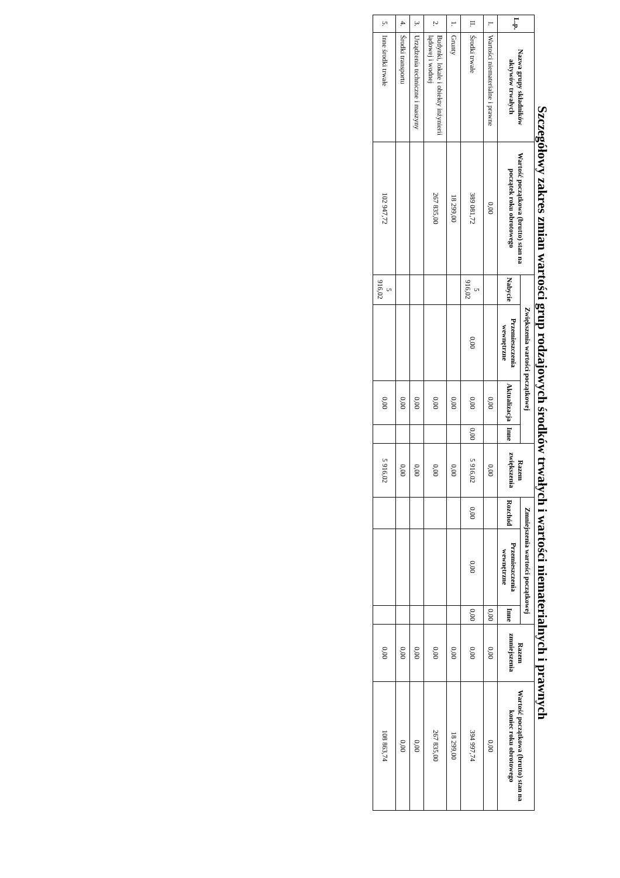Szczegółowy zakres zmian wartości grup rodzajowych środków trwałych i wartości niematerialnych i prawnych
| L.p. | Nazwa grupy składników aktywów trwałych | Wartość początkowa (brutto) stan na początek roku obrotowego | Zwiększenia wartości początkowej | | | | Razem zwiększenia | Zmniejszenia wartości początkowej | | | Razem zmniejszenia | Wartość początkowa (brutto) stan na koniec roku obrotowego |
| --- | --- | --- | --- | --- | --- | --- | --- | --- | --- | --- | --- | --- |
| | | | Nabycie | Przemieszczenia wewnętrzne | Aktualizacja | Inne | | Rozchód | Przemieszczenia wewnętrzne | Inne | | |
| I. | Wartości niematerialne i prawne | 0,00 | | | 0,00 | | 0,00 | | | 0,00 | 0,00 | 0,00 |
| II. | Środki trwałe | 389 081,72 | 5 916,02 | 0,00 | 0,00 | 0,00 | 5 916,02 | 0,00 | 0,00 | 0,00 | 0,00 | 394 997,74 |
| 1. | Grunty | 18 299,00 | | | 0,00 | | 0,00 | | | | 0,00 | 18 299,00 |
| 2. | Budynki, lokale i obiekty inżynierii lądowej i wodnej | 267 835,00 | | | 0,00 | | 0,00 | | | | 0,00 | 267 835,00 |
| 3. | Urządzenia techniczne i maszyny | | | | 0,00 | | 0,00 | | | | 0,00 | 0,00 |
| 4. | Środki transportu | | | | 0,00 | | 0,00 | | | | 0,00 | 0,00 |
| 5. | Inne środki trwałe | 102 947,72 | 5 916,02 | | 0,00 | | 5 916,02 | | | | 0,00 | 108 863,74 |